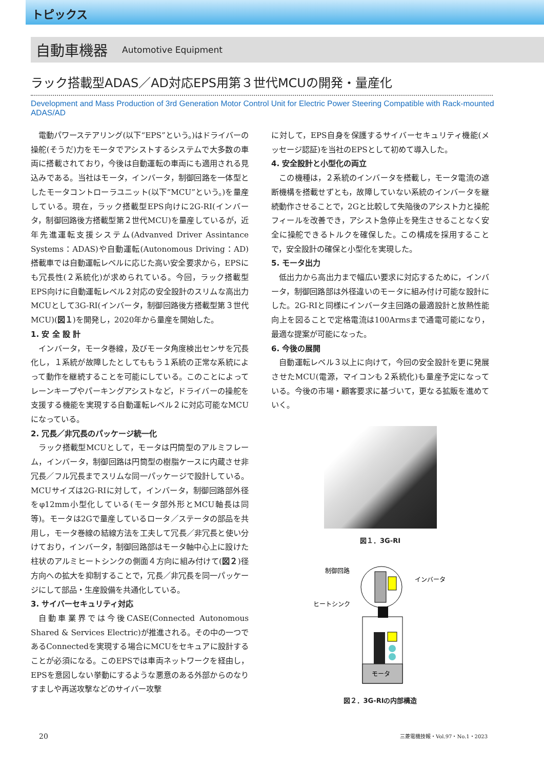トピックス
自動車機器 Automotive Equipment
ラック搭載型ADAS／AD対応EPS用第３世代MCUの開発・量産化
Development and Mass Production of 3rd Generation Motor Control Unit for Electric Power Steering Compatible with Rack-mounted ADAS/AD
電動パワーステアリング(以下“EPS”という。)はドライバーの操舵(そうだ)力をモータでアシストするシステムで大多数の車両に搭載されており，今後は自動運転の車両にも適用される見込みである。当社はモータ，インバータ，制御回路を一体型としたモータコントローラユニット(以下“MCU”という。)を量産している。現在，ラック搭載型EPS向けに2G-RI(インバータ，制御回路後方搭載型第２世代MCU)を量産しているが，近年先進運転支援システム(Advanved Driver Assintance Systems：ADAS)や自動運転(Autonomous Driving：AD)搭載車では自動運転レベルに応じた高い安全要求から，EPSにも冗長性(２系統化)が求められている。今回，ラック搭載型EPS向けに自動運転レベル２対応の安全設計のスリムな高出力MCUとして3G-RI(インバータ，制御回路後方搭載型第３世代MCU)(図１)を開発し，2020年から量産を開始した。
1. 安 全 設 計
インバータ，モータ巻線，及びモータ角度検出センサを冗長化し，１系統が故障したとしてももう１系統の正常な系統によって動作を継続することを可能にしている。このことによってレーンキープやパーキングアシストなど，ドライバーの操舵を支援する機能を実現する自動運転レベル２に対応可能なMCUになっている。
2. 冗長／非冗長のパッケージ統一化
ラック搭載型MCUとして，モータは円筒型のアルミフレーム，インバータ，制御回路は円筒型の樹脂ケースに内蔵させ非冗長／フル冗長までスリムな同一パッケージで設計している。MCUサイズは2G-RIに対して，インバータ，制御回路部外径をφ12mm小型化している(モータ部外形とMCU軸長は同等)。モータは2Gで量産しているロータ／ステータの部品を共用し，モータ巻線の結線方法を工夫して冗長／非冗長と使い分けており，インバータ，制御回路部はモータ軸中心上に設けた柱状のアルミヒートシンクの側面４方向に組み付けて(図２)径方向への拡大を抑制することで，冗長／非冗長を同一パッケージにして部品・生産設備を共通化している。
3. サイバーセキュリティ対応
自動車業界では今後CASE(Connected Autonomous Shared & Services Electric)が推進される。その中の一つであるConnectedを実現する場合にMCUをセキュアに設計することが必須になる。このEPSでは車両ネットワークを経由し，EPSを意図しない挙動にするような悪意のある外部からのなりすましや再送攻撃などのサイバー攻撃
に対して，EPS自身を保護するサイバーセキュリティ機能(メッセージ認証)を当社のEPSとして初めて導入した。
4. 安全設計と小型化の両立
この機種は，２系統のインバータを搭載し，モータ電流の遮断機構を搭載せずとも，故障していない系統のインバータを継続動作させることで，2Gと比較して失陥後のアシスト力と操舵フィールを改善でき，アシスト急停止を発生させることなく安全に操舵できるトルクを確保した。この構成を採用することで，安全設計の確保と小型化を実現した。
5. モータ出力
低出力から高出力まで幅広い要求に対応するために，インバータ，制御回路部は外径違いのモータに組み付け可能な設計にした。2G-RIと同様にインバータ主回路の最適設計と放熱性能向上を図ることで定格電流は100Armsまで通電可能になり，最適な提案が可能になった。
6. 今後の展開
自動運転レベル３以上に向けて，今回の安全設計を更に発展させたMCU(電源，マイコンも２系統化)も量産予定になっている。今後の市場・顧客要求に基づいて，更なる拡販を進めていく。
図１．3G-RI
制御回路
インバータ
ヒートシンク
モータ
図２．3G-RIの内部構造
20 三菱電機技報・Vol.97・No.1・2023